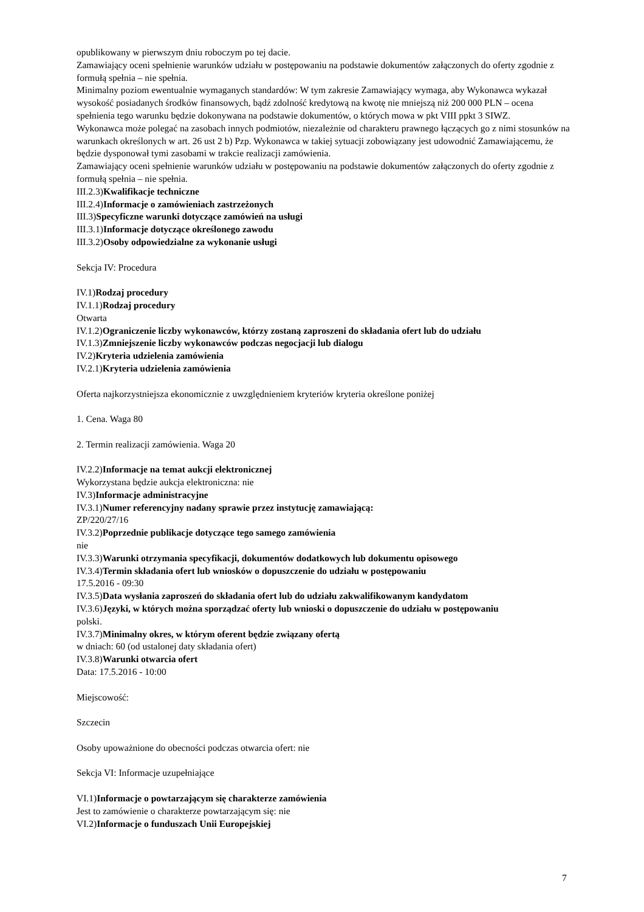opublikowany w pierwszym dniu roboczym po tej dacie.
Zamawiający oceni spełnienie warunków udziału w postępowaniu na podstawie dokumentów załączonych do oferty zgodnie z formułą spełnia – nie spełnia.
Minimalny poziom ewentualnie wymaganych standardów: W tym zakresie Zamawiający wymaga, aby Wykonawca wykazał wysokość posiadanych środków finansowych, bądź zdolność kredytową na kwotę nie mniejszą niż 200 000 PLN – ocena spełnienia tego warunku będzie dokonywana na podstawie dokumentów, o których mowa w pkt VIII ppkt 3 SIWZ.
Wykonawca może polegać na zasobach innych podmiotów, niezależnie od charakteru prawnego łączących go z nimi stosunków na warunkach określonych w art. 26 ust 2 b) Pzp. Wykonawca w takiej sytuacji zobowiązany jest udowodnić Zamawiającemu, że będzie dysponował tymi zasobami w trakcie realizacji zamówienia.
Zamawiający oceni spełnienie warunków udziału w postępowaniu na podstawie dokumentów załączonych do oferty zgodnie z formułą spełnia – nie spełnia.
III.2.3)Kwalifikacje techniczne
III.2.4)Informacje o zamówieniach zastrzeżonych
III.3)Specyficzne warunki dotyczące zamówień na usługi
III.3.1)Informacje dotyczące określonego zawodu
III.3.2)Osoby odpowiedzialne za wykonanie usługi
Sekcja IV: Procedura
IV.1)Rodzaj procedury
IV.1.1)Rodzaj procedury
Otwarta
IV.1.2)Ograniczenie liczby wykonawców, którzy zostaną zaproszeni do składania ofert lub do udziału
IV.1.3)Zmniejszenie liczby wykonawców podczas negocjacji lub dialogu
IV.2)Kryteria udzielenia zamówienia
IV.2.1)Kryteria udzielenia zamówienia
Oferta najkorzystniejsza ekonomicznie z uwzględnieniem kryteriów kryteria określone poniżej
1. Cena. Waga 80
2. Termin realizacji zamówienia. Waga 20
IV.2.2)Informacje na temat aukcji elektronicznej
Wykorzystana będzie aukcja elektroniczna: nie
IV.3)Informacje administracyjne
IV.3.1)Numer referencyjny nadany sprawie przez instytucję zamawiającą:
ZP/220/27/16
IV.3.2)Poprzednie publikacje dotyczące tego samego zamówienia
nie
IV.3.3)Warunki otrzymania specyfikacji, dokumentów dodatkowych lub dokumentu opisowego
IV.3.4)Termin składania ofert lub wniosków o dopuszczenie do udziału w postępowaniu
17.5.2016 - 09:30
IV.3.5)Data wysłania zaproszeń do składania ofert lub do udziału zakwalifikowanym kandydatom
IV.3.6)Języki, w których można sporządzać oferty lub wnioski o dopuszczenie do udziału w postępowaniu
polski.
IV.3.7)Minimalny okres, w którym oferent będzie związany ofertą
w dniach: 60 (od ustalonej daty składania ofert)
IV.3.8)Warunki otwarcia ofert
Data: 17.5.2016 - 10:00
Miejscowość:
Szczecin
Osoby upoważnione do obecności podczas otwarcia ofert: nie
Sekcja VI: Informacje uzupełniające
VI.1)Informacje o powtarzającym się charakterze zamówienia
Jest to zamówienie o charakterze powtarzającym się: nie
VI.2)Informacje o funduszach Unii Europejskiej
7